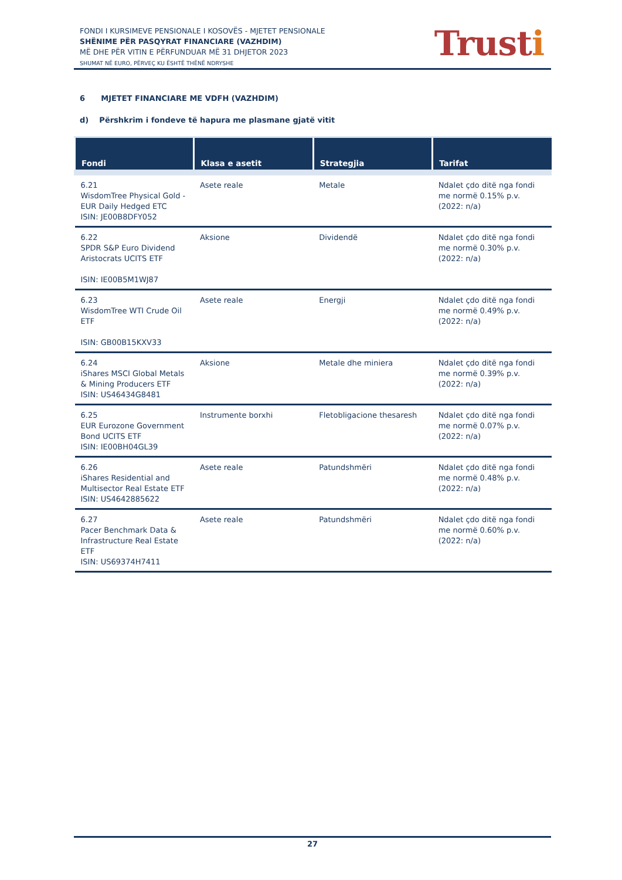FONDI I KURSIMEVE PENSIONALE I KOSOVËS - MJETET PENSIONALE
SHËNIME PËR PASQYRAT FINANCIARE (VAZHDIM)
MË DHE PËR VITIN E PËRFUNDUAR MË 31 DHJETOR 2023
SHUMAT NË EURO, PËRVEÇ KU ËSHTË THËNË NDRYSHE
Trusti
6 MJETET FINANCIARE ME VDFH (VAZHDIM)
d) Përshkrim i fondeve të hapura me plasmane gjatë vitit
| Fondi | Klasa e asetit | Strategjia | Tarifat |
| --- | --- | --- | --- |
| 6.21 WisdomTree Physical Gold - EUR Daily Hedged ETC ISIN: JE00B8DFY052 | Asete reale | Metale | Ndalet çdo ditë nga fondi me normë 0.15% p.v. (2022: n/a) |
| 6.22 SPDR S&P Euro Dividend Aristocrats UCITS ETF ISIN: IE00B5M1WJ87 | Aksione | Dividendë | Ndalet çdo ditë nga fondi me normë 0.30% p.v. (2022: n/a) |
| 6.23 WisdomTree WTI Crude Oil ETF ISIN: GB00B15KXV33 | Asete reale | Energji | Ndalet çdo ditë nga fondi me normë 0.49% p.v. (2022: n/a) |
| 6.24 iShares MSCI Global Metals & Mining Producers ETF ISIN: US46434G8481 | Aksione | Metale dhe miniera | Ndalet çdo ditë nga fondi me normë 0.39% p.v. (2022: n/a) |
| 6.25 EUR Eurozone Government Bond UCITS ETF ISIN: IE00BH04GL39 | Instrumente borxhi | Fletobligacione thesaresh | Ndalet çdo ditë nga fondi me normë 0.07% p.v. (2022: n/a) |
| 6.26 iShares Residential and Multisector Real Estate ETF ISIN: US4642885622 | Asete reale | Patundshmëri | Ndalet çdo ditë nga fondi me normë 0.48% p.v. (2022: n/a) |
| 6.27 Pacer Benchmark Data & Infrastructure Real Estate ETF ISIN: US69374H7411 | Asete reale | Patundshmëri | Ndalet çdo ditë nga fondi me normë 0.60% p.v. (2022: n/a) |
27